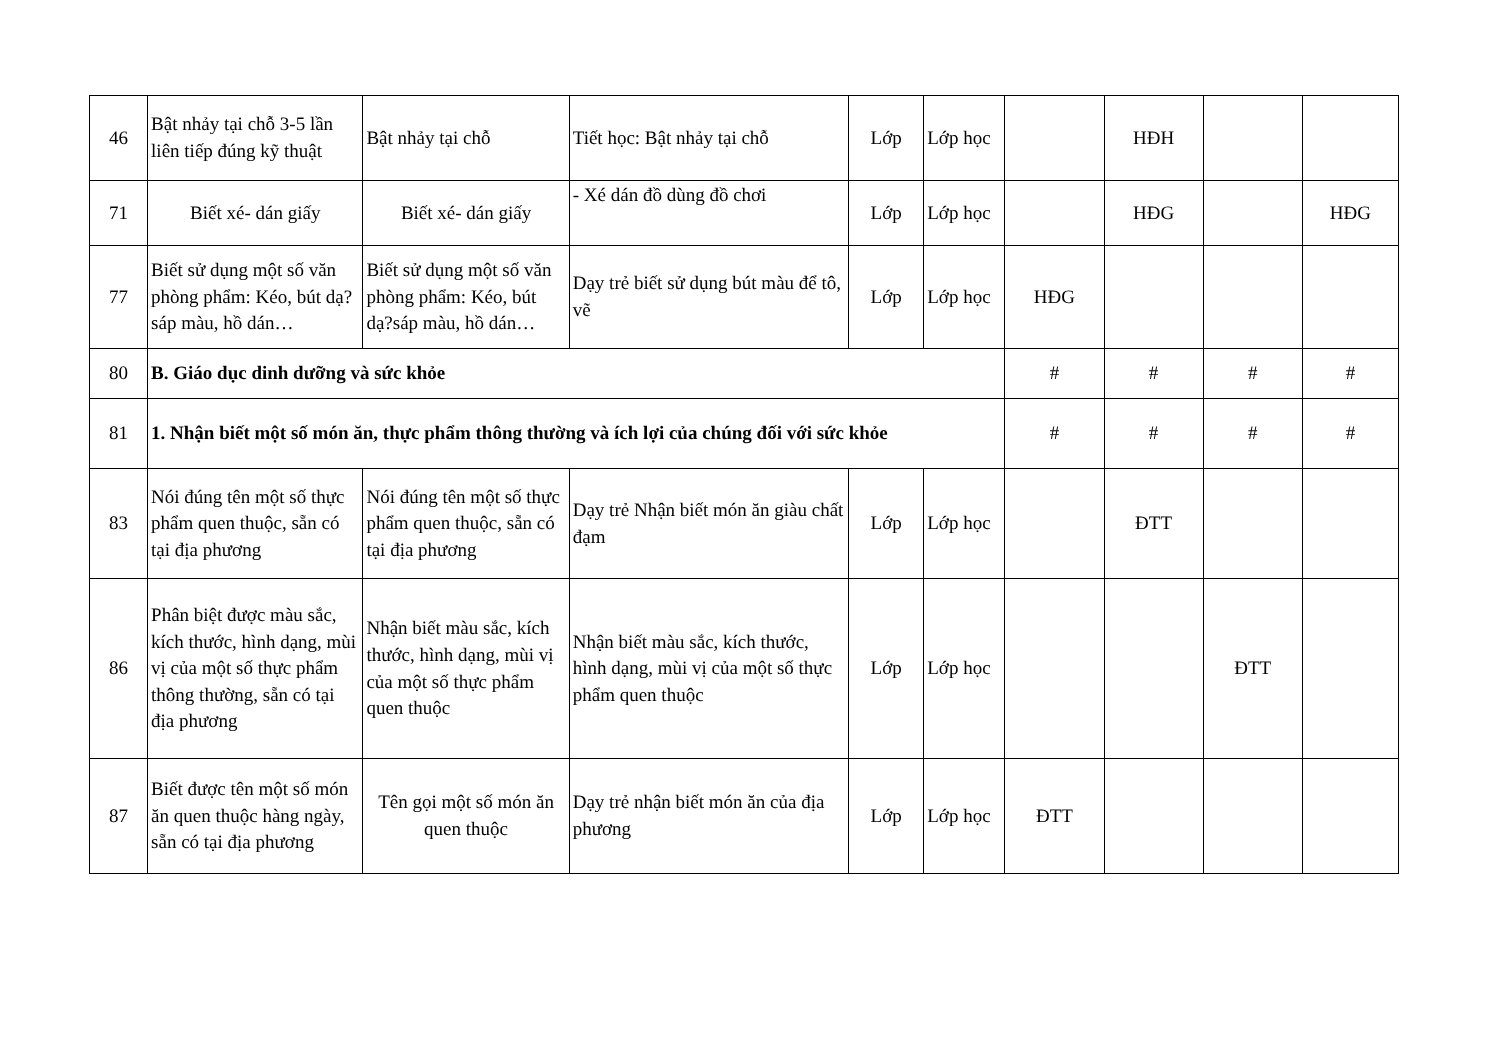| 46 | Bật nhảy tại chỗ 3-5 lần liên tiếp đúng kỹ thuật | Bật nhảy tại chỗ | Tiết học: Bật nhảy tại chỗ | Lớp | Lớp học | | HĐH | | |
| 71 | Biết xé- dán giấy | Biết xé- dán giấy | - Xé dán đồ dùng đồ chơi | Lớp | Lớp học | | HĐG | | HĐG |
| 77 | Biết sử dụng một số văn phòng phẩm: Kéo, bút dạ?sáp màu, hồ dán… | Biết sử dụng một số văn phòng phẩm: Kéo, bút dạ?sáp màu, hồ dán… | Dạy trẻ biết sử dụng bút màu để tô, vẽ | Lớp | Lớp học | HĐG | | | |
| 80 | B. Giáo dục dinh dưỡng và sức khỏe | | | | | # | # | # | # |
| 81 | 1. Nhận biết một số món ăn, thực phẩm thông thường và ích lợi của chúng đối với sức khỏe | | | | | # | # | # | # |
| 83 | Nói đúng tên một số thực phẩm quen thuộc, sẵn có tại địa phương | Nói đúng tên một số thực phẩm quen thuộc, sẵn có tại địa phương | Dạy trẻ Nhận biết món ăn giàu chất đạm | Lớp | Lớp học | | ĐTT | | |
| 86 | Phân biệt được màu sắc, kích thước, hình dạng, mùi vị của một số thực phẩm thông thường, sẵn có tại địa phương | Nhận biết màu sắc, kích thước, hình dạng, mùi vị của một số thực phẩm quen thuộc | Nhận biết màu sắc, kích thước, hình dạng, mùi vị của một số thực phẩm quen thuộc | Lớp | Lớp học | | | ĐTT | |
| 87 | Biết được tên một số món ăn quen thuộc hàng ngày, sẵn có tại địa phương | Tên gọi một số món ăn quen thuộc | Dạy trẻ nhận biết món ăn của địa phương | Lớp | Lớp học | ĐTT | | | |